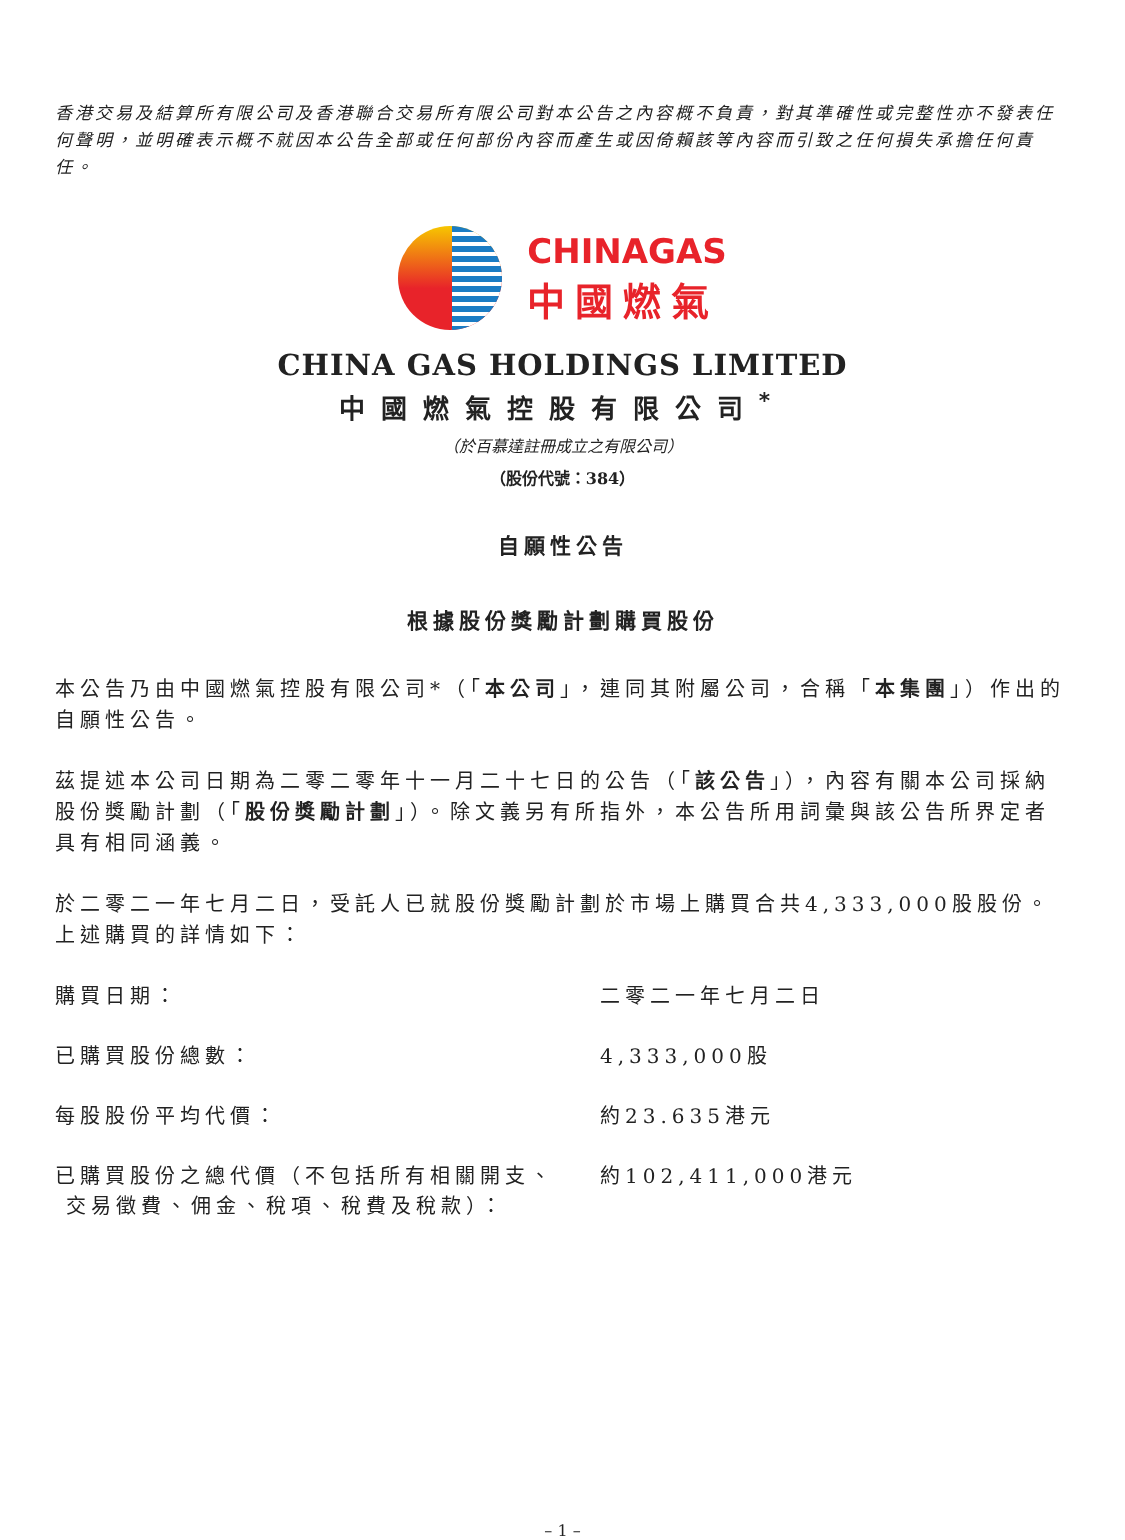香港交易及結算所有限公司及香港聯合交易所有限公司對本公告之內容概不負責，對其準確性或完整性亦不發表任何聲明，並明確表示概不就因本公告全部或任何部份內容而產生或因倚賴該等內容而引致之任何損失承擔任何責任。
CHINAGAS
中國燃氣
CHINA GAS HOLDINGS LIMITED
中國燃氣控股有限公司<sup>*</sup>
（於百慕達註冊成立之有限公司）
（股份代號：384）
自願性公告
根據股份獎勵計劃購買股份
本公告乃由中國燃氣控股有限公司*（「本公司」，連同其附屬公司，合稱「本集團」）作出的自願性公告。
茲提述本公司日期為二零二零年十一月二十七日的公告（「該公告」），內容有關本公司採納股份獎勵計劃（「股份獎勵計劃」）。除文義另有所指外，本公告所用詞彙與該公告所界定者具有相同涵義。
於二零二一年七月二日，受託人已就股份獎勵計劃於市場上購買合共4,333,000股股份。上述購買的詳情如下：
購買日期： 二零二一年七月二日
已購買股份總數： 4,333,000股
每股股份平均代價： 約23.635港元
已購買股份之總代價（不包括所有相關開支、
交易徵費、佣金、稅項、稅費及稅款）：
約102,411,000港元
– 1 –